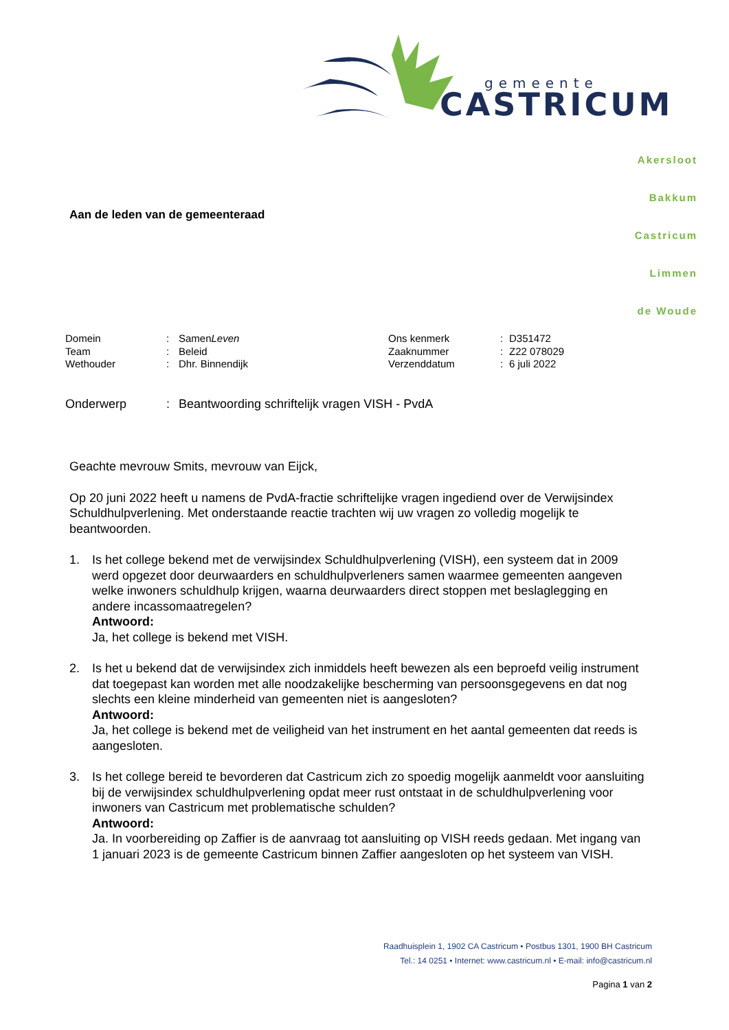gemeente
CASTRICUM
Akersloot
Bakkum
Castricum
Limmen
de Woude
Aan de leden van de gemeenteraad
| Domein | : | Samen Leven |
| Team | : | Beleid |
| Wethouder | : | Dhr. Binnendijk |
| Ons kenmerk | : | D351472 |
| Zaaknummer | : | Z22 078029 |
| Verzenddatum | : | 6 juli 2022 |
Onderwerp: Beantwoording schriftelijk vragen VISH - PvdA
Geachte mevrouw Smits, mevrouw van Eijck,
Op 20 juni 2022 heeft u namens de PvdA-fractie schriftelijke vragen ingediend over de Verwijsindex Schuldhulpverlening. Met onderstaande reactie trachten wij uw vragen zo volledig mogelijk te beantwoorden.
1. Is het college bekend met de verwijsindex Schuldhulpverlening (VISH), een systeem dat in 2009 werd opgezet door deurwaarders en schuldhulpverleners samen waarmee gemeenten aangeven welke inwoners schuldhulp krijgen, waarna deurwaarders direct stoppen met beslaglegging en andere incassomaatregelen?
Antwoord:
Ja, het college is bekend met VISH.
2. Is het u bekend dat de verwijsindex zich inmiddels heeft bewezen als een beproefd veilig instrument dat toegepast kan worden met alle noodzakelijke bescherming van persoonsgegevens en dat nog slechts een kleine minderheid van gemeenten niet is aangesloten?
Antwoord:
Ja, het college is bekend met de veiligheid van het instrument en het aantal gemeenten dat reeds is aangesloten.
3. Is het college bereid te bevorderen dat Castricum zich zo spoedig mogelijk aanmeldt voor aansluiting bij de verwijsindex schuldhulpverlening opdat meer rust ontstaat in de schuldhulpverlening voor inwoners van Castricum met problematische schulden?
Antwoord:
Ja. In voorbereiding op Zaffier is de aanvraag tot aansluiting op VISH reeds gedaan. Met ingang van 1 januari 2023 is de gemeente Castricum binnen Zaffier aangesloten op het systeem van VISH.
Raadhuisplein 1, 1902 CA Castricum • Postbus 1301, 1900 BH Castricum
Tel.: 14 0251 • Internet: www.castricum.nl • E-mail: info@castricum.nl
Pagina 1 van 2